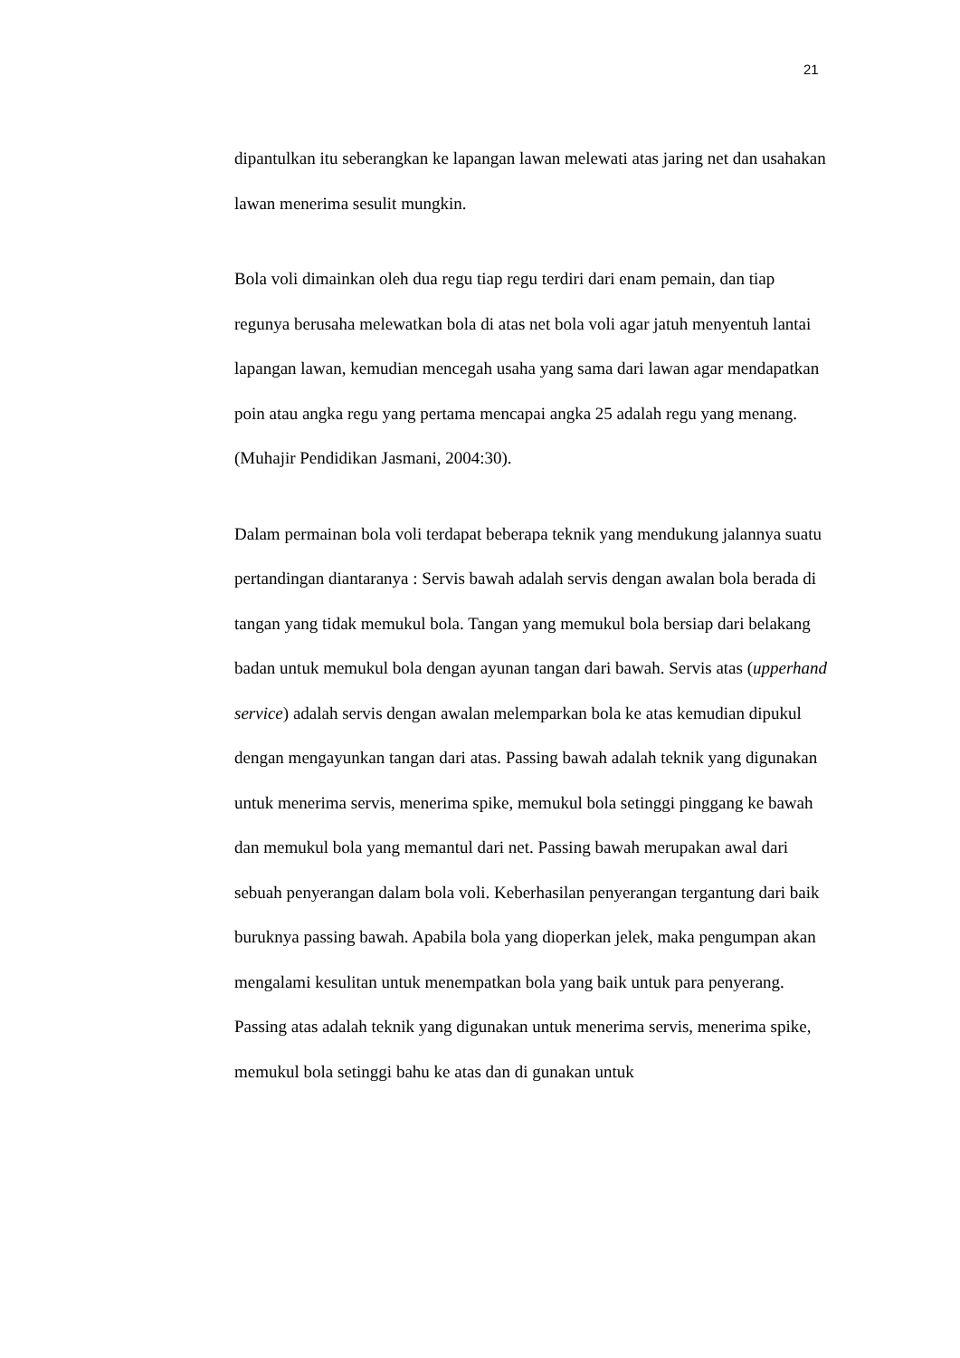21
dipantulkan itu seberangkan ke lapangan lawan melewati atas jaring net dan usahakan lawan menerima sesulit mungkin.
Bola voli dimainkan oleh dua regu tiap regu terdiri dari enam pemain, dan tiap regunya berusaha melewatkan bola di atas net bola voli agar jatuh menyentuh lantai lapangan lawan, kemudian mencegah usaha yang sama dari lawan agar mendapatkan poin atau angka regu yang pertama mencapai angka 25 adalah regu yang menang. (Muhajir Pendidikan Jasmani, 2004:30).
Dalam permainan bola voli terdapat beberapa teknik yang mendukung jalannya suatu pertandingan diantaranya : Servis bawah adalah servis dengan awalan bola berada di tangan yang tidak memukul bola. Tangan yang memukul bola bersiap dari belakang badan untuk memukul bola dengan ayunan tangan dari bawah. Servis atas (upperhand service) adalah servis dengan awalan melemparkan bola ke atas kemudian dipukul dengan mengayunkan tangan dari atas. Passing bawah adalah teknik yang digunakan untuk menerima servis, menerima spike, memukul bola setinggi pinggang ke bawah dan memukul bola yang memantul dari net. Passing bawah merupakan awal dari sebuah penyerangan dalam bola voli. Keberhasilan penyerangan tergantung dari baik buruknya passing bawah. Apabila bola yang dioperkan jelek, maka pengumpan akan mengalami kesulitan untuk menempatkan bola yang baik untuk para penyerang. Passing atas adalah teknik yang digunakan untuk menerima servis, menerima spike, memukul bola setinggi bahu ke atas dan di gunakan untuk